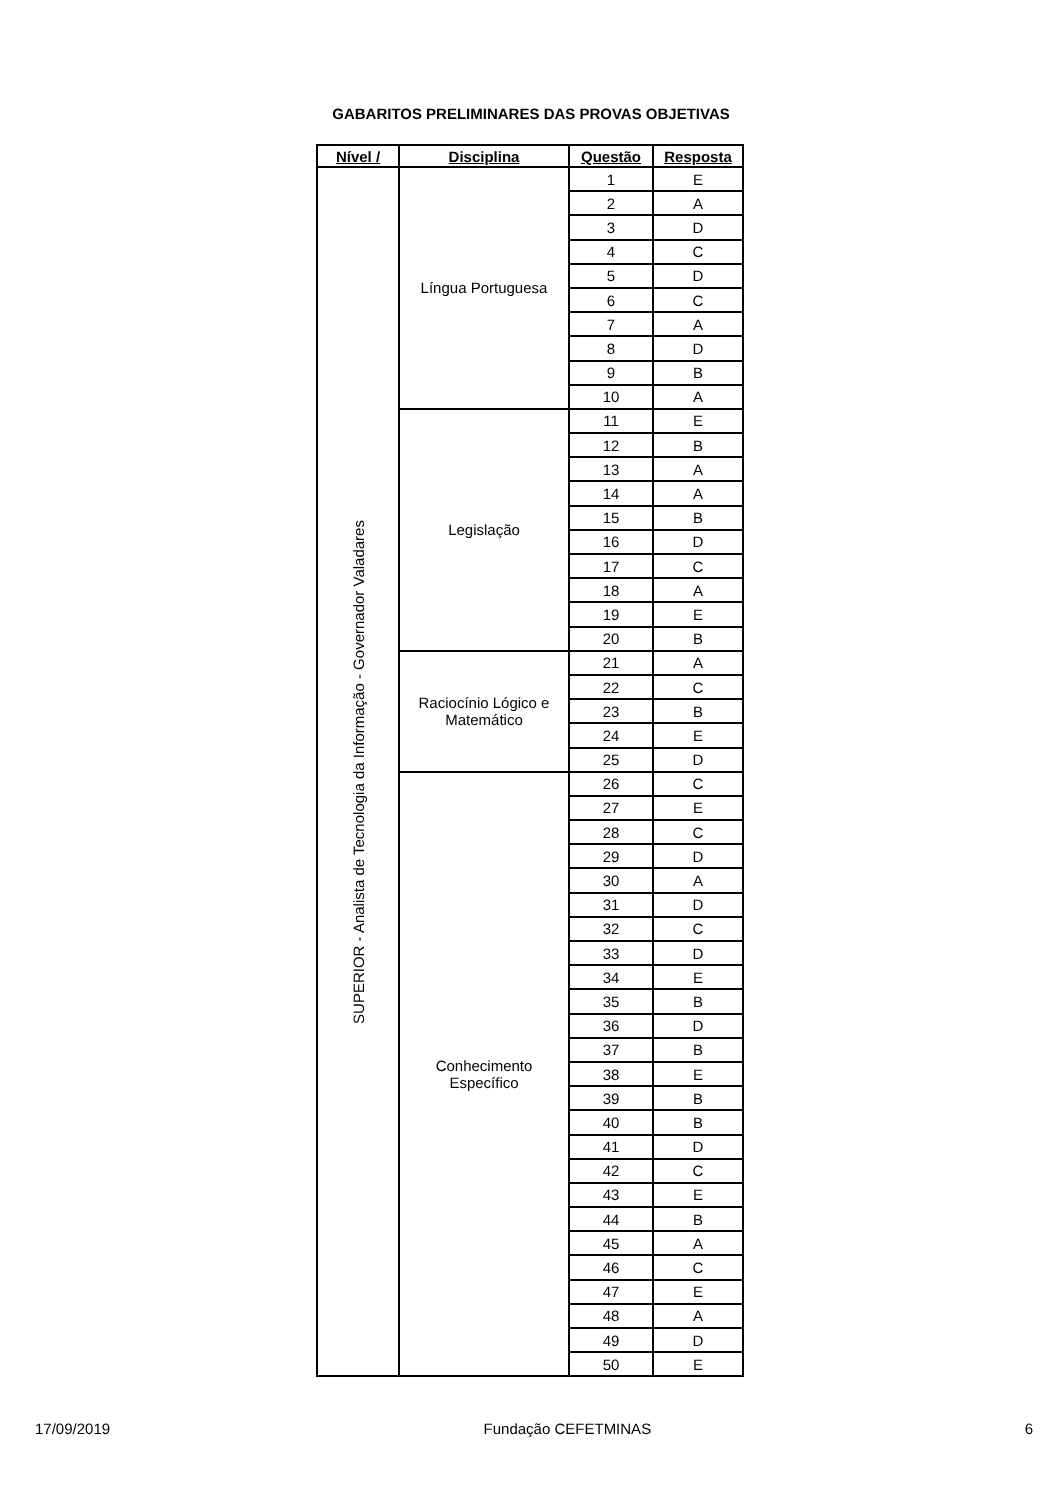GABARITOS PRELIMINARES DAS PROVAS OBJETIVAS
| Nível / | Disciplina | Questão | Resposta |
| --- | --- | --- | --- |
| SUPERIOR - Analista de Tecnologia da Informação - Governador Valadares | Língua Portuguesa | 1 | E |
| | | 2 | A |
| | | 3 | D |
| | | 4 | C |
| | | 5 | D |
| | | 6 | C |
| | | 7 | A |
| | | 8 | D |
| | | 9 | B |
| | | 10 | A |
| | Legislação | 11 | E |
| | | 12 | B |
| | | 13 | A |
| | | 14 | A |
| | | 15 | B |
| | | 16 | D |
| | | 17 | C |
| | | 18 | A |
| | | 19 | E |
| | | 20 | B |
| | Raciocínio Lógico e Matemático | 21 | A |
| | | 22 | C |
| | | 23 | B |
| | | 24 | E |
| | | 25 | D |
| | Conhecimento Específico | 26 | C |
| | | 27 | E |
| | | 28 | C |
| | | 29 | D |
| | | 30 | A |
| | | 31 | D |
| | | 32 | C |
| | | 33 | D |
| | | 34 | E |
| | | 35 | B |
| | | 36 | D |
| | | 37 | B |
| | | 38 | E |
| | | 39 | B |
| | | 40 | B |
| | | 41 | D |
| | | 42 | C |
| | | 43 | E |
| | | 44 | B |
| | | 45 | A |
| | | 46 | C |
| | | 47 | E |
| | | 48 | A |
| | | 49 | D |
| | | 50 | E |
17/09/2019 Fundação CEFETMINAS 6